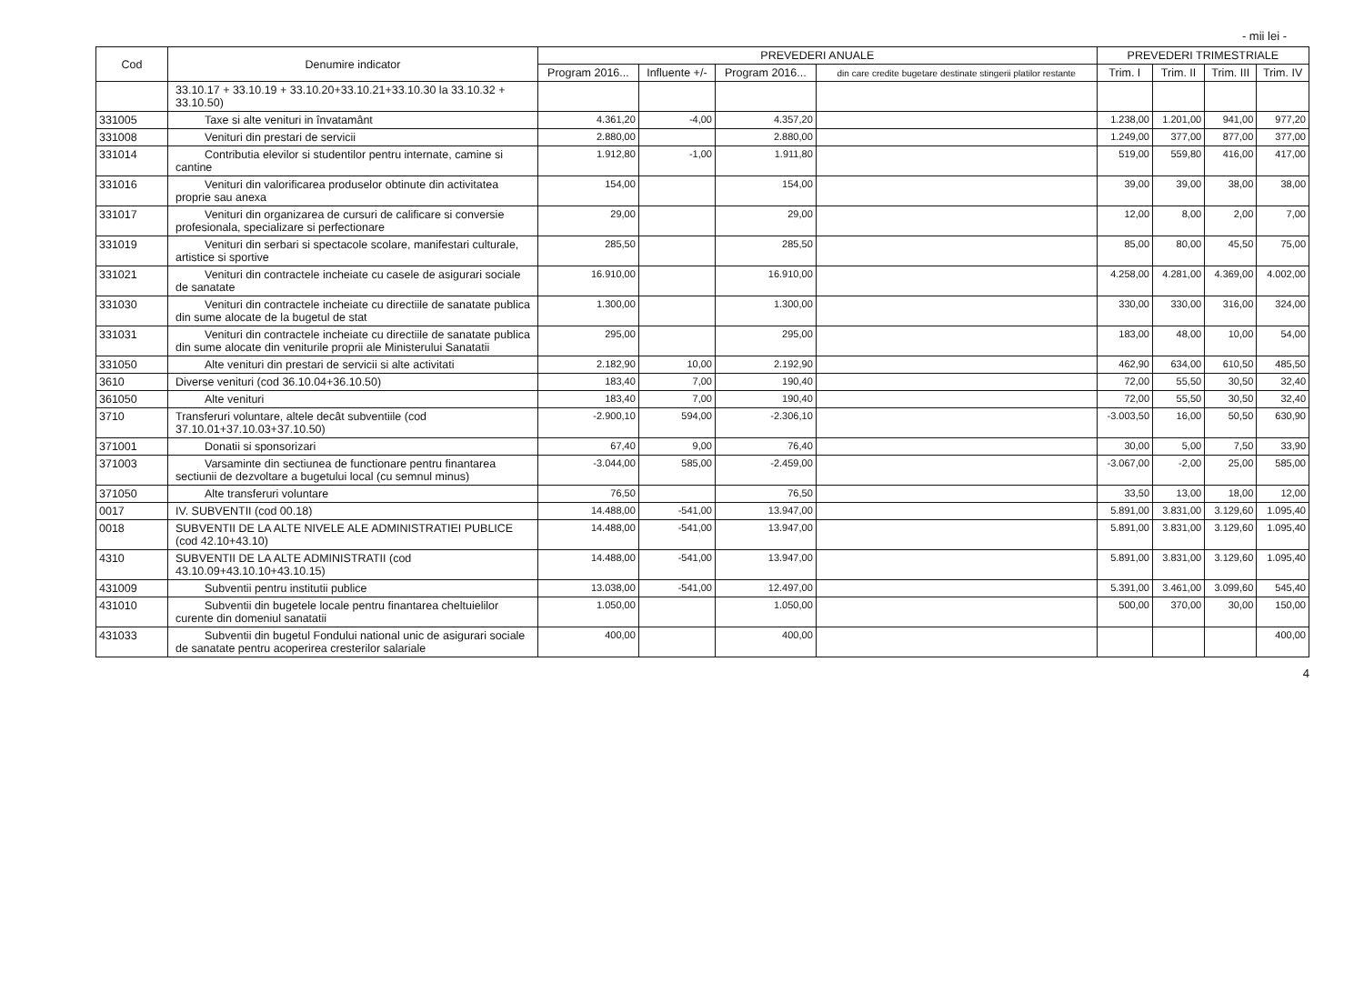- mii lei -
| Cod | Denumire indicator | PREVEDERI ANUALE | | | | PREVEDERI TRIMESTRIALE | | | |
| --- | --- | --- | --- | --- | --- | --- | --- | --- | --- |
| | | Program 2016... | Influente +/- | Program 2016... | din care credite bugetare destinate stingerii platilor restante | Trim. I | Trim. II | Trim. III | Trim. IV |
| | 33.10.17 + 33.10.19 + 33.10.20+33.10.21+33.10.30 la 33.10.32 + 33.10.50) | | | | | | | | |
| 331005 | Taxe si alte venituri in învatamânt | 4.361,20 | -4,00 | 4.357,20 | | 1.238,00 | 1.201,00 | 941,00 | 977,20 |
| 331008 | Venituri din prestari de servicii | 2.880,00 | | 2.880,00 | | 1.249,00 | 377,00 | 877,00 | 377,00 |
| 331014 | Contributia elevilor si studentilor pentru internate, camine si cantine | 1.912,80 | -1,00 | 1.911,80 | | 519,00 | 559,80 | 416,00 | 417,00 |
| 331016 | Venituri din valorificarea produselor obtinute din activitatea proprie sau anexa | 154,00 | | 154,00 | | 39,00 | 39,00 | 38,00 | 38,00 |
| 331017 | Venituri din organizarea de cursuri de calificare si conversie profesionala, specializare si perfectionare | 29,00 | | 29,00 | | 12,00 | 8,00 | 2,00 | 7,00 |
| 331019 | Venituri din serbari si spectacole scolare, manifestari culturale, artistice si sportive | 285,50 | | 285,50 | | 85,00 | 80,00 | 45,50 | 75,00 |
| 331021 | Venituri din contractele incheiate cu casele de asigurari sociale de sanatate | 16.910,00 | | 16.910,00 | | 4.258,00 | 4.281,00 | 4.369,00 | 4.002,00 |
| 331030 | Venituri din contractele incheiate cu directiile de sanatate publica din sume alocate de la bugetul de stat | 1.300,00 | | 1.300,00 | | 330,00 | 330,00 | 316,00 | 324,00 |
| 331031 | Venituri din contractele incheiate cu directiile de sanatate publica din sume alocate din veniturile proprii ale Ministerului Sanatatii | 295,00 | | 295,00 | | 183,00 | 48,00 | 10,00 | 54,00 |
| 331050 | Alte venituri din prestari de servicii si alte activitati | 2.182,90 | 10,00 | 2.192,90 | | 462,90 | 634,00 | 610,50 | 485,50 |
| 3610 | Diverse venituri (cod 36.10.04+36.10.50) | 183,40 | 7,00 | 190,40 | | 72,00 | 55,50 | 30,50 | 32,40 |
| 361050 | Alte venituri | 183,40 | 7,00 | 190,40 | | 72,00 | 55,50 | 30,50 | 32,40 |
| 3710 | Transferuri voluntare, altele decât subventiile (cod 37.10.01+37.10.03+37.10.50) | -2.900,10 | 594,00 | -2.306,10 | | -3.003,50 | 16,00 | 50,50 | 630,90 |
| 371001 | Donatii si sponsorizari | 67,40 | 9,00 | 76,40 | | 30,00 | 5,00 | 7,50 | 33,90 |
| 371003 | Varsaminte din sectiunea de functionare pentru finantarea sectiunii de dezvoltare a bugetului local (cu semnul minus) | -3.044,00 | 585,00 | -2.459,00 | | -3.067,00 | -2,00 | 25,00 | 585,00 |
| 371050 | Alte transferuri voluntare | 76,50 | | 76,50 | | 33,50 | 13,00 | 18,00 | 12,00 |
| 0017 | IV. SUBVENTII (cod 00.18) | 14.488,00 | -541,00 | 13.947,00 | | 5.891,00 | 3.831,00 | 3.129,60 | 1.095,40 |
| 0018 | SUBVENTII DE LA ALTE NIVELE ALE ADMINISTRATIEI PUBLICE (cod 42.10+43.10) | 14.488,00 | -541,00 | 13.947,00 | | 5.891,00 | 3.831,00 | 3.129,60 | 1.095,40 |
| 4310 | SUBVENTII DE LA ALTE ADMINISTRATII (cod 43.10.09+43.10.10+43.10.15) | 14.488,00 | -541,00 | 13.947,00 | | 5.891,00 | 3.831,00 | 3.129,60 | 1.095,40 |
| 431009 | Subventii pentru institutii publice | 13.038,00 | -541,00 | 12.497,00 | | 5.391,00 | 3.461,00 | 3.099,60 | 545,40 |
| 431010 | Subventii din bugetele locale pentru finantarea cheltuielilor curente din domeniul sanatatii | 1.050,00 | | 1.050,00 | | 500,00 | 370,00 | 30,00 | 150,00 |
| 431033 | Subventii din bugetul Fondului national unic de asigurari sociale de sanatate pentru acoperirea cresterilor salariale | 400,00 | | 400,00 | | | | | 400,00 |
4